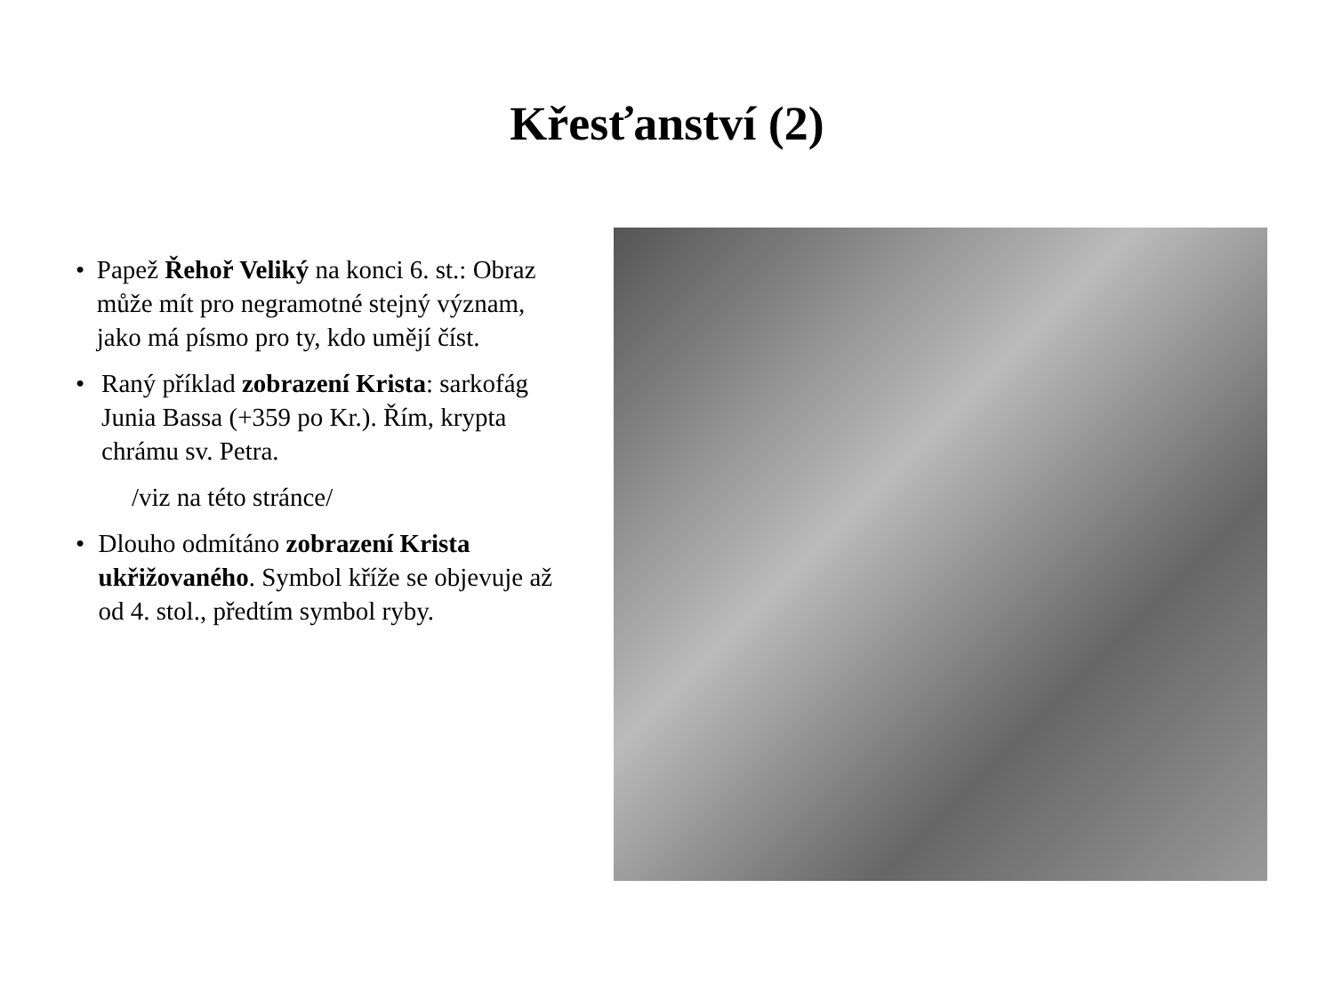Křesťanství (2)
• Papež Řehoř Veliký na konci 6. st.: Obraz může mít pro negramotné stejný význam, jako má písmo pro ty, kdo umějí číst.
• Raný příklad zobrazení Krista: sarkofág Junia Bassa (+359 po Kr.). Řím, krypta chrámu sv. Petra.
/viz na této stránce/
• Dlouho odmítáno zobrazení Krista ukřižovaného. Symbol kříže se objevuje až od 4. stol., předtím symbol ryby.